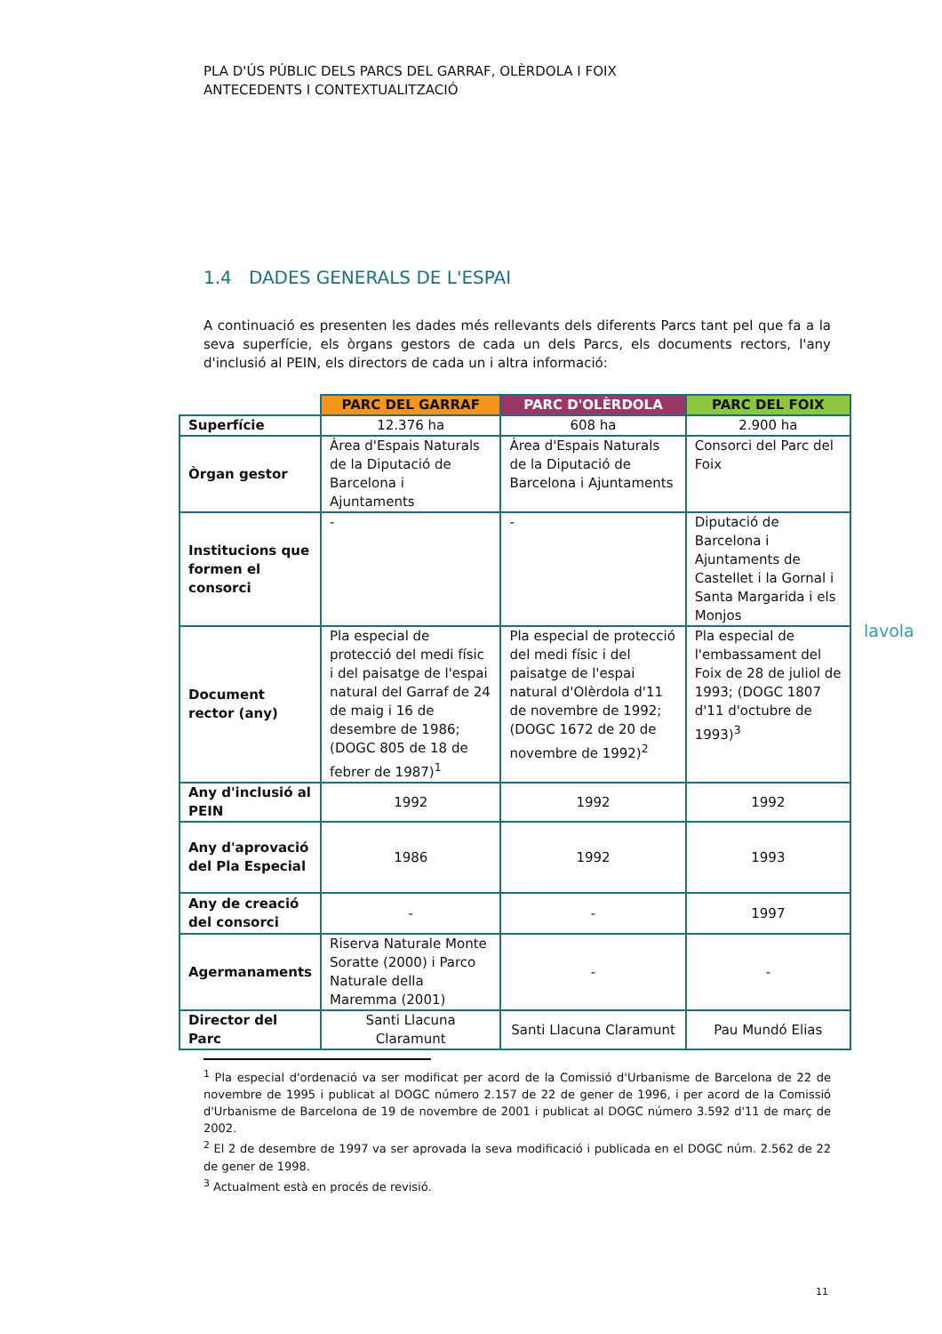PLA D'ÚS PÚBLIC DELS PARCS DEL GARRAF, OLÈRDOLA I FOIX
ANTECEDENTS I CONTEXTUALITZACIÓ
1.4 DADES GENERALS DE L'ESPAI
A continuació es presenten les dades més rellevants dels diferents Parcs tant pel que fa a la seva superfície, els òrgans gestors de cada un dels Parcs, els documents rectors, l'any d'inclusió al PEIN, els directors de cada un i altra informació:
| | PARC DEL GARRAF | PARC D'OLÈRDOLA | PARC DEL FOIX |
| Superfície | 12.376 ha | 608 ha | 2.900 ha |
| Òrgan gestor | Àrea d'Espais Naturals de la Diputació de Barcelona i Ajuntaments | Àrea d'Espais Naturals de la Diputació de Barcelona i Ajuntaments | Consorci del Parc del Foix |
| Institucions que formen el consorci | - | - | Diputació de Barcelona i Ajuntaments de Castellet i la Gornal i Santa Margarida i els Monjos |
| Document rector (any) | Pla especial de protecció del medi físic i del paisatge de l'espai natural del Garraf de 24 de maig i 16 de desembre de 1986; (DOGC 805 de 18 de febrer de 1987)<sup>1</sup> | Pla especial de protecció del medi físic i del paisatge de l'espai natural d'Olèrdola d'11 de novembre de 1992; (DOGC 1672 de 20 de novembre de 1992)<sup>2</sup> | Pla especial de l'embassament del Foix de 28 de juliol de 1993; (DOGC 1807 d'11 d'octubre de 1993)<sup>3</sup> |
| Any d'inclusió al PEIN | 1992 | 1992 | 1992 |
| Any d'aprovació del Pla Especial | 1986 | 1992 | 1993 |
| Any de creació del consorci | - | - | 1997 |
| Agermanaments | Riserva Naturale Monte Soratte (2000) i Parco Naturale della Maremma (2001) | - | - |
| Director del Parc | Santi Llacuna Claramunt | Santi Llacuna Claramunt | Pau Mundó Elias |
lavola
<sup>1</sup> Pla especial d'ordenació va ser modificat per acord de la Comissió d'Urbanisme de Barcelona de 22 de novembre de 1995 i publicat al DOGC número 2.157 de 22 de gener de 1996, i per acord de la Comissió d'Urbanisme de Barcelona de 19 de novembre de 2001 i publicat al DOGC número 3.592 d'11 de març de 2002.
<sup>2</sup> El 2 de desembre de 1997 va ser aprovada la seva modificació i publicada en el DOGC núm. 2.562 de 22 de gener de 1998.
<sup>3</sup> Actualment està en procés de revisió.
11